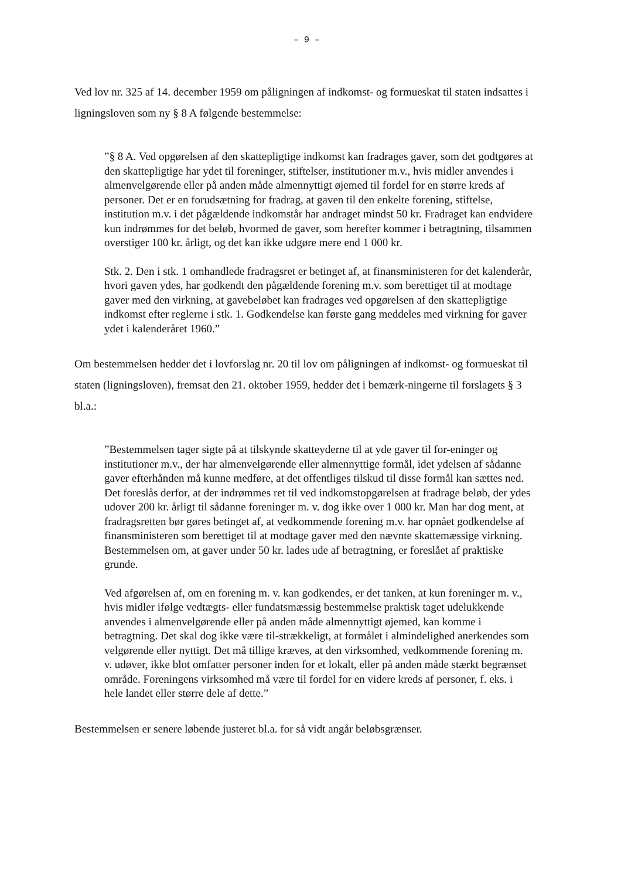– 9 –
Ved lov nr. 325 af 14. december 1959 om påligningen af indkomst- og formueskat til staten indsattes i ligningsloven som ny § 8 A følgende bestemmelse:
”§ 8 A. Ved opgørelsen af den skattepligtige indkomst kan fradrages gaver, som det godtgøres at den skattepligtige har ydet til foreninger, stiftelser, institutioner m.v., hvis midler anvendes i almenvelgørende eller på anden måde almennyttigt øjemed til fordel for en større kreds af personer. Det er en forudsætning for fradrag, at gaven til den enkelte forening, stiftelse, institution m.v. i det pågældende indkomstår har andraget mindst 50 kr. Fradraget kan endvidere kun indrømmes for det beløb, hvormed de gaver, som herefter kommer i betragtning, tilsammen overstiger 100 kr. årligt, og det kan ikke udgøre mere end 1 000 kr.
Stk. 2. Den i stk. 1 omhandlede fradragsret er betinget af, at finansministeren for det kalenderår, hvori gaven ydes, har godkendt den pågældende forening m.v. som berettiget til at modtage gaver med den virkning, at gavebeløbet kan fradrages ved opgørelsen af den skattepligtige indkomst efter reglerne i stk. 1. Godkendelse kan første gang meddeles med virkning for gaver ydet i kalenderåret 1960.”
Om bestemmelsen hedder det i lovforslag nr. 20 til lov om påligningen af indkomst- og formueskat til staten (ligningsloven), fremsat den 21. oktober 1959, hedder det i bemærk-ningerne til forslagets § 3 bl.a.:
”Bestemmelsen tager sigte på at tilskynde skatteyderne til at yde gaver til for-eninger og institutioner m.v., der har almenvelgørende eller almennyttige formål, idet ydelsen af sådanne gaver efterhånden må kunne medføre, at det offentliges tilskud til disse formål kan sættes ned. Det foreslås derfor, at der indrømmes ret til ved indkomstopgørelsen at fradrage beløb, der ydes udover 200 kr. årligt til sådanne foreninger m. v. dog ikke over 1 000 kr. Man har dog ment, at fradragsretten bør gøres betinget af, at vedkommende forening m.v. har opnået godkendelse af finansministeren som berettiget til at modtage gaver med den nævnte skattemæssige virkning. Bestemmelsen om, at gaver under 50 kr. lades ude af betragtning, er foreslået af praktiske grunde.
Ved afgørelsen af, om en forening m. v. kan godkendes, er det tanken, at kun foreninger m. v., hvis midler ifølge vedtægts- eller fundatsmæssig bestemmelse praktisk taget udelukkende anvendes i almenvelgørende eller på anden måde almennyttigt øjemed, kan komme i betragtning. Det skal dog ikke være til-strækkeligt, at formålet i almindelighed anerkendes som velgørende eller nyttigt. Det må tillige kræves, at den virksomhed, vedkommende forening m. v. udøver, ikke blot omfatter personer inden for et lokalt, eller på anden måde stærkt begrænset område. Foreningens virksomhed må være til fordel for en videre kreds af personer, f. eks. i hele landet eller større dele af dette.”
Bestemmelsen er senere løbende justeret bl.a. for så vidt angår beløbsgrænser.